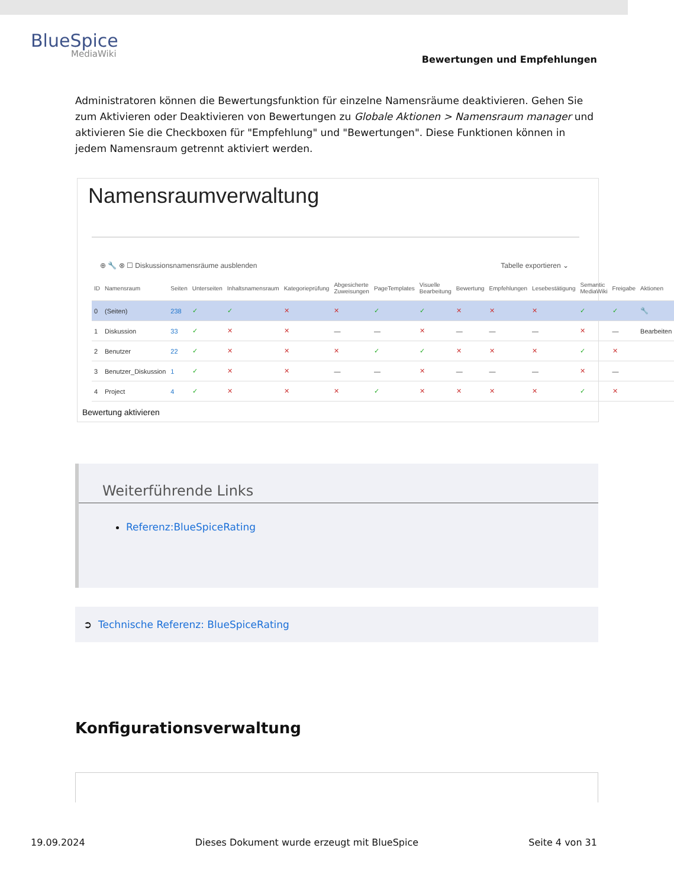BlueSpice
MediaWiki
Bewertungen und Empfehlungen
Administratoren können die Bewertungsfunktion für einzelne Namensräume deaktivieren. Gehen Sie zum Aktivieren oder Deaktivieren von Bewertungen zu Globale Aktionen > Namensraum manager und aktivieren Sie die Checkboxen für "Empfehlung" und "Bewertungen". Diese Funktionen können in jedem Namensraum getrennt aktiviert werden.
Namensraumverwaltung
⊕ 🔧 ⊗ ☐ Diskussionsnamensräume ausblenden Tabelle exportieren ⌄
| ID | Namensraum | Seiten | Unterseiten | Inhaltsnamensraum | Kategorieprüfung | Abgesicherte Zuweisungen | PageTemplates | Visuelle Bearbeitung | Bewertung | Empfehlungen | Lesebestätigung | Semantic MediaWiki | Freigabe | Aktionen |
| --- | --- | --- | --- | --- | --- | --- | --- | --- | --- | --- | --- | --- | --- | --- |
| 0 | (Seiten) | 238 | ✓ | ✓ | ✕ | ✕ | ✓ | ✓ | ✕ | ✕ | ✕ | ✓ | ✓ | 🔧 |
| 1 | Diskussion | 33 | ✓ | ✕ | ✕ | — | — | ✕ | — | — | — | ✕ | — | Bearbeiten |
| 2 | Benutzer | 22 | ✓ | ✕ | ✕ | ✕ | ✓ | ✓ | ✕ | ✕ | ✕ | ✓ | ✕ | |
| 3 | Benutzer_Diskussion | 1 | ✓ | ✕ | ✕ | — | — | ✕ | — | — | — | ✕ | — | |
| 4 | Project | 4 | ✓ | ✕ | ✕ | ✕ | ✓ | ✕ | ✕ | ✕ | ✕ | ✓ | ✕ | |
Bewertung aktivieren
Weiterführende Links
Referenz:BlueSpiceRating
➲ Technische Referenz: BlueSpiceRating
Konfigurationsverwaltung
19.09.2024 Dieses Dokument wurde erzeugt mit BlueSpice Seite 4 von 31